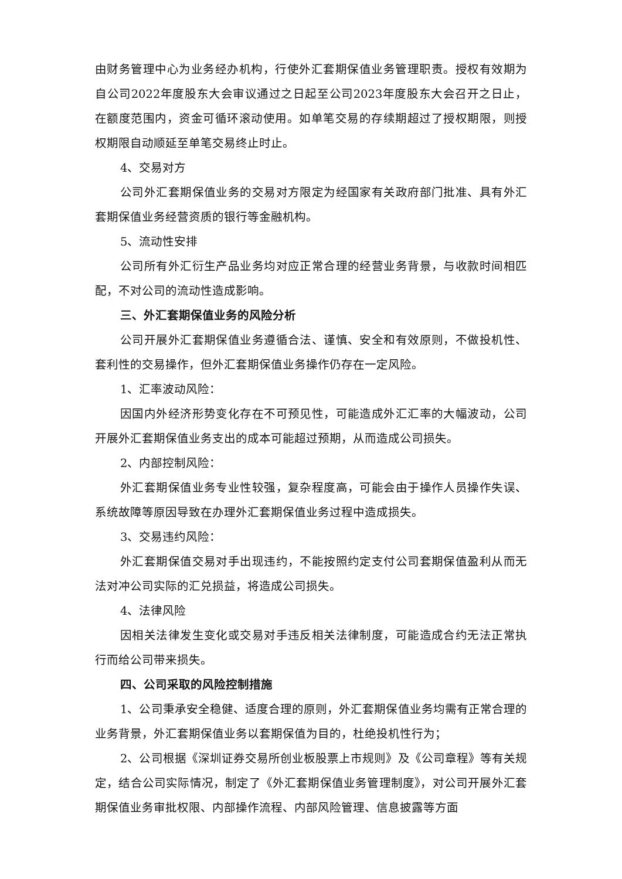由财务管理中心为业务经办机构，行使外汇套期保值业务管理职责。授权有效期为自公司2022年度股东大会审议通过之日起至公司2023年度股东大会召开之日止，在额度范围内，资金可循环滚动使用。如单笔交易的存续期超过了授权期限，则授权期限自动顺延至单笔交易终止时止。
4、交易对方
公司外汇套期保值业务的交易对方限定为经国家有关政府部门批准、具有外汇套期保值业务经营资质的银行等金融机构。
5、流动性安排
公司所有外汇衍生产品业务均对应正常合理的经营业务背景，与收款时间相匹配，不对公司的流动性造成影响。
三、外汇套期保值业务的风险分析
公司开展外汇套期保值业务遵循合法、谨慎、安全和有效原则，不做投机性、套利性的交易操作，但外汇套期保值业务操作仍存在一定风险。
1、汇率波动风险：
因国内外经济形势变化存在不可预见性，可能造成外汇汇率的大幅波动，公司开展外汇套期保值业务支出的成本可能超过预期，从而造成公司损失。
2、内部控制风险：
外汇套期保值业务专业性较强，复杂程度高，可能会由于操作人员操作失误、系统故障等原因导致在办理外汇套期保值业务过程中造成损失。
3、交易违约风险：
外汇套期保值交易对手出现违约，不能按照约定支付公司套期保值盈利从而无法对冲公司实际的汇兑损益，将造成公司损失。
4、法律风险
因相关法律发生变化或交易对手违反相关法律制度，可能造成合约无法正常执行而给公司带来损失。
四、公司采取的风险控制措施
1、公司秉承安全稳健、适度合理的原则，外汇套期保值业务均需有正常合理的业务背景，外汇套期保值业务以套期保值为目的，杜绝投机性行为；
2、公司根据《深圳证券交易所创业板股票上市规则》及《公司章程》等有关规定，结合公司实际情况，制定了《外汇套期保值业务管理制度》，对公司开展外汇套期保值业务审批权限、内部操作流程、内部风险管理、信息披露等方面